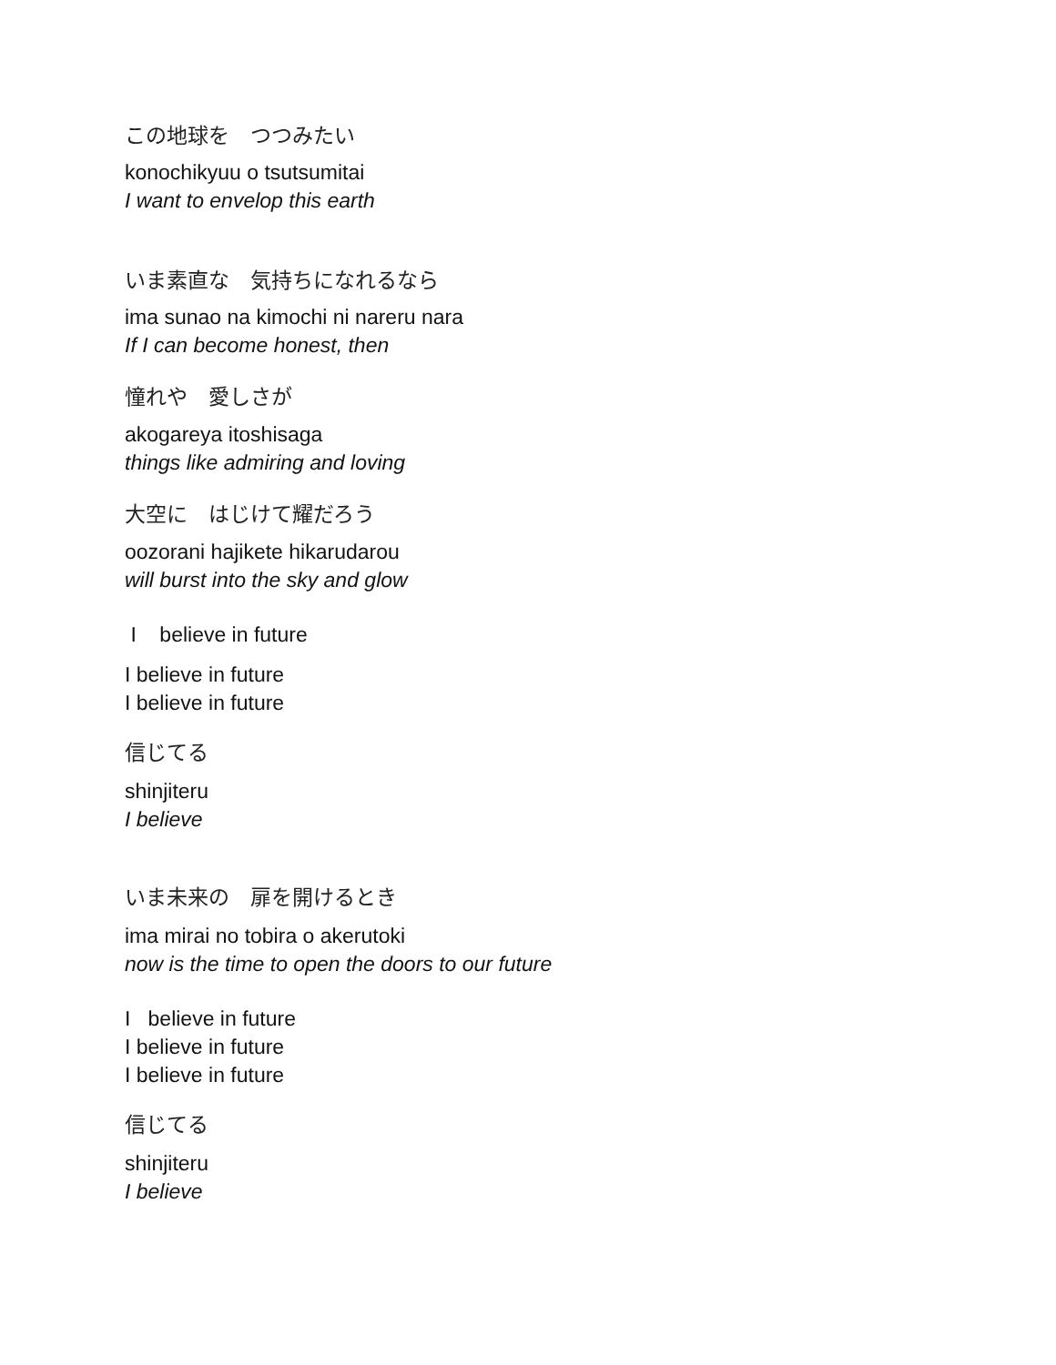この地球を　つつみたい
konochikyuu o tsutsumitai
I want to envelop this earth
いま素直な　気持ちになれるなら
ima sunao na kimochi ni nareru nara
If I can become honest, then
憧れや　愛しさが
akogareya itoshisaga
things like admiring and loving
大空に　はじけて耀だろう
oozorani hajikete hikarudarou
will burst into the sky and glow
I believe in future
I believe in future
I believe in future
信じてる
shinjiteru
I believe
いま未来の　扉を開けるとき
ima mirai no tobira o akerutoki
now is the time to open the doors to our future
I believe in future
I believe in future
I believe in future
信じてる
shinjiteru
I believe